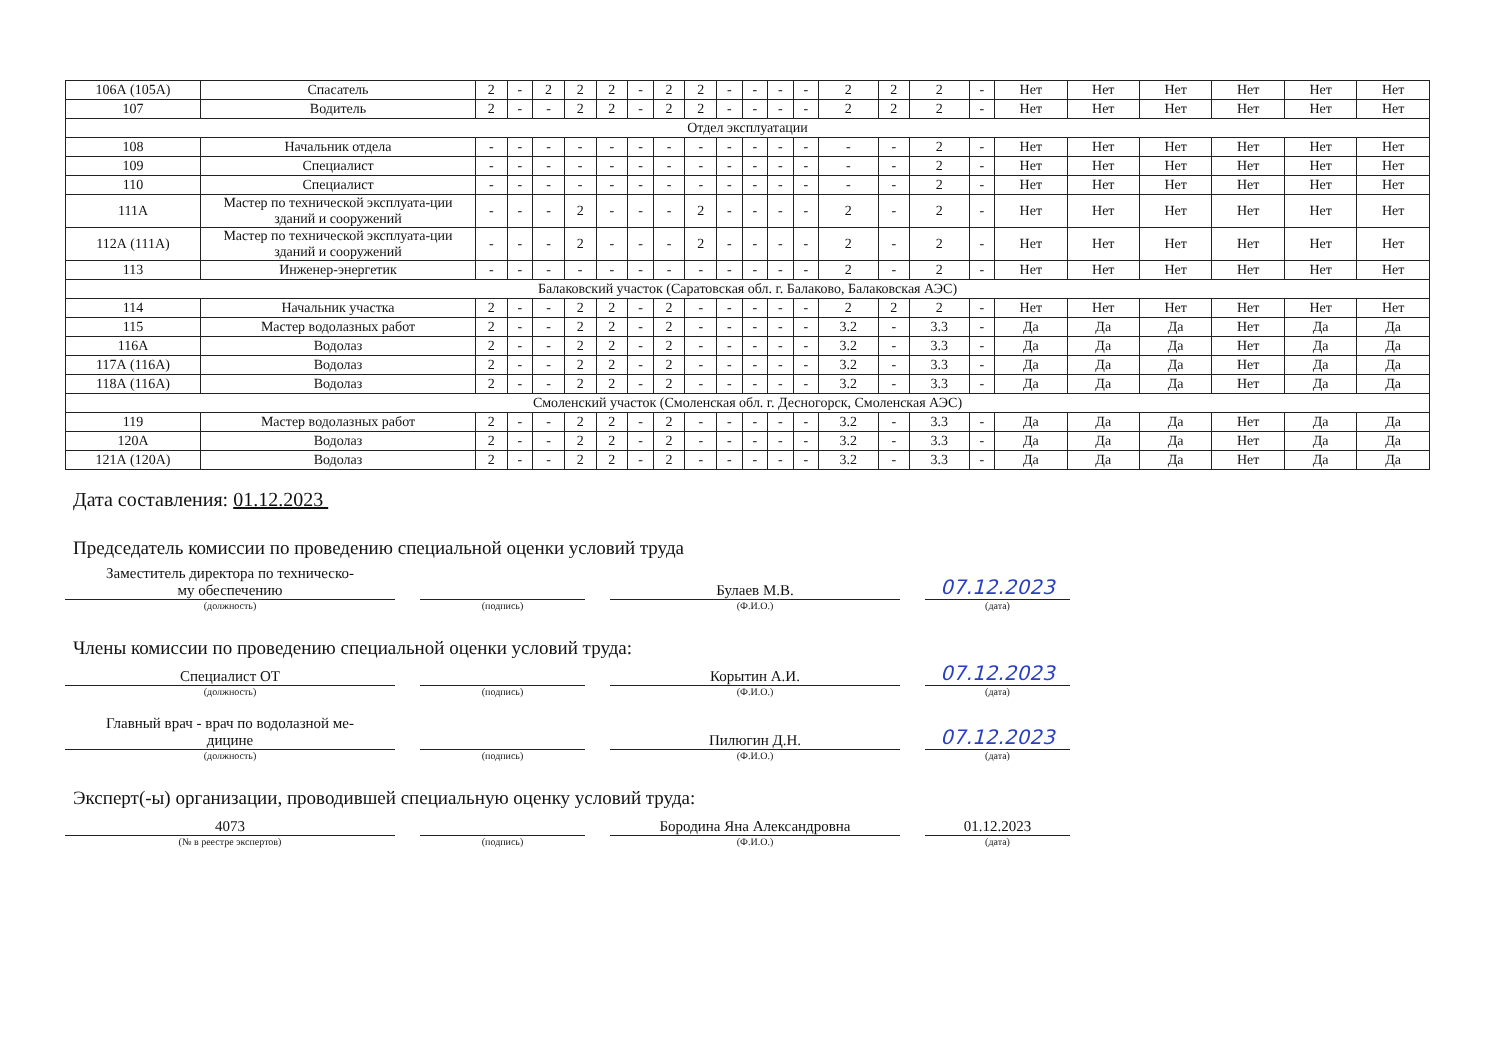| 106А (105А) | Спасатель | 2 | - | 2 | 2 | 2 | - | 2 | 2 | - | - | - | - | 2 | 2 | 2 | - | Нет | Нет | Нет | Нет | Нет | Нет |
| 107 | Водитель | 2 | - | - | 2 | 2 | - | 2 | 2 | - | - | - | - | 2 | 2 | 2 | - | Нет | Нет | Нет | Нет | Нет | Нет |
| Отдел эксплуатации | | | | | | | | | | | | | | | | | | | | | | | |
| 108 | Начальник отдела | - | - | - | - | - | - | - | - | - | - | - | - | - | - | 2 | - | Нет | Нет | Нет | Нет | Нет | Нет |
| 109 | Специалист | - | - | - | - | - | - | - | - | - | - | - | - | - | - | 2 | - | Нет | Нет | Нет | Нет | Нет | Нет |
| 110 | Специалист | - | - | - | - | - | - | - | - | - | - | - | - | - | - | 2 | - | Нет | Нет | Нет | Нет | Нет | Нет |
| 111А | Мастер по технической эксплуата-ции зданий и сооружений | - | - | - | 2 | - | - | - | 2 | - | - | - | - | 2 | - | 2 | - | Нет | Нет | Нет | Нет | Нет | Нет |
| 112А (111А) | Мастер по технической эксплуата-ции зданий и сооружений | - | - | - | 2 | - | - | - | 2 | - | - | - | - | 2 | - | 2 | - | Нет | Нет | Нет | Нет | Нет | Нет |
| 113 | Инженер-энергетик | - | - | - | - | - | - | - | - | - | - | - | - | 2 | - | 2 | - | Нет | Нет | Нет | Нет | Нет | Нет |
| Балаковский участок (Саратовская обл. г. Балаково, Балаковская АЭС) | | | | | | | | | | | | | | | | | | | | | | | |
| 114 | Начальник участка | 2 | - | - | 2 | 2 | - | 2 | - | - | - | - | - | 2 | 2 | 2 | - | Нет | Нет | Нет | Нет | Нет | Нет |
| 115 | Мастер водолазных работ | 2 | - | - | 2 | 2 | - | 2 | - | - | - | - | - | 3.2 | - | 3.3 | - | Да | Да | Да | Нет | Да | Да |
| 116А | Водолаз | 2 | - | - | 2 | 2 | - | 2 | - | - | - | - | - | 3.2 | - | 3.3 | - | Да | Да | Да | Нет | Да | Да |
| 117А (116А) | Водолаз | 2 | - | - | 2 | 2 | - | 2 | - | - | - | - | - | 3.2 | - | 3.3 | - | Да | Да | Да | Нет | Да | Да |
| 118А (116А) | Водолаз | 2 | - | - | 2 | 2 | - | 2 | - | - | - | - | - | 3.2 | - | 3.3 | - | Да | Да | Да | Нет | Да | Да |
| Смоленский участок (Смоленская обл. г. Десногорск, Смоленская АЭС) | | | | | | | | | | | | | | | | | | | | | | | |
| 119 | Мастер водолазных работ | 2 | - | - | 2 | 2 | - | 2 | - | - | - | - | - | 3.2 | - | 3.3 | - | Да | Да | Да | Нет | Да | Да |
| 120А | Водолаз | 2 | - | - | 2 | 2 | - | 2 | - | - | - | - | - | 3.2 | - | 3.3 | - | Да | Да | Да | Нет | Да | Да |
| 121А (120А) | Водолаз | 2 | - | - | 2 | 2 | - | 2 | - | - | - | - | - | 3.2 | - | 3.3 | - | Да | Да | Да | Нет | Да | Да |
Дата составления: 01.12.2023
Председатель комиссии по проведению специальной оценки условий труда
Заместитель директора по техническо-
му обеспечению
(должность)
(подпись)
Булаев М.В.
(Ф.И.О.)
07.12.2023
(дата)
Члены комиссии по проведению специальной оценки условий труда:
Специалист ОТ
(должность)
(подпись)
Корытин А.И.
(Ф.И.О.)
07.12.2023
(дата)
Главный врач - врач по водолазной ме-
дицине
(должность)
(подпись)
Пилюгин Д.Н.
(Ф.И.О.)
07.12.2023
(дата)
Эксперт(-ы) организации, проводившей специальную оценку условий труда:
4073
(№ в реестре экспертов)
(подпись)
Бородина Яна Александровна
(Ф.И.О.)
01.12.2023
(дата)